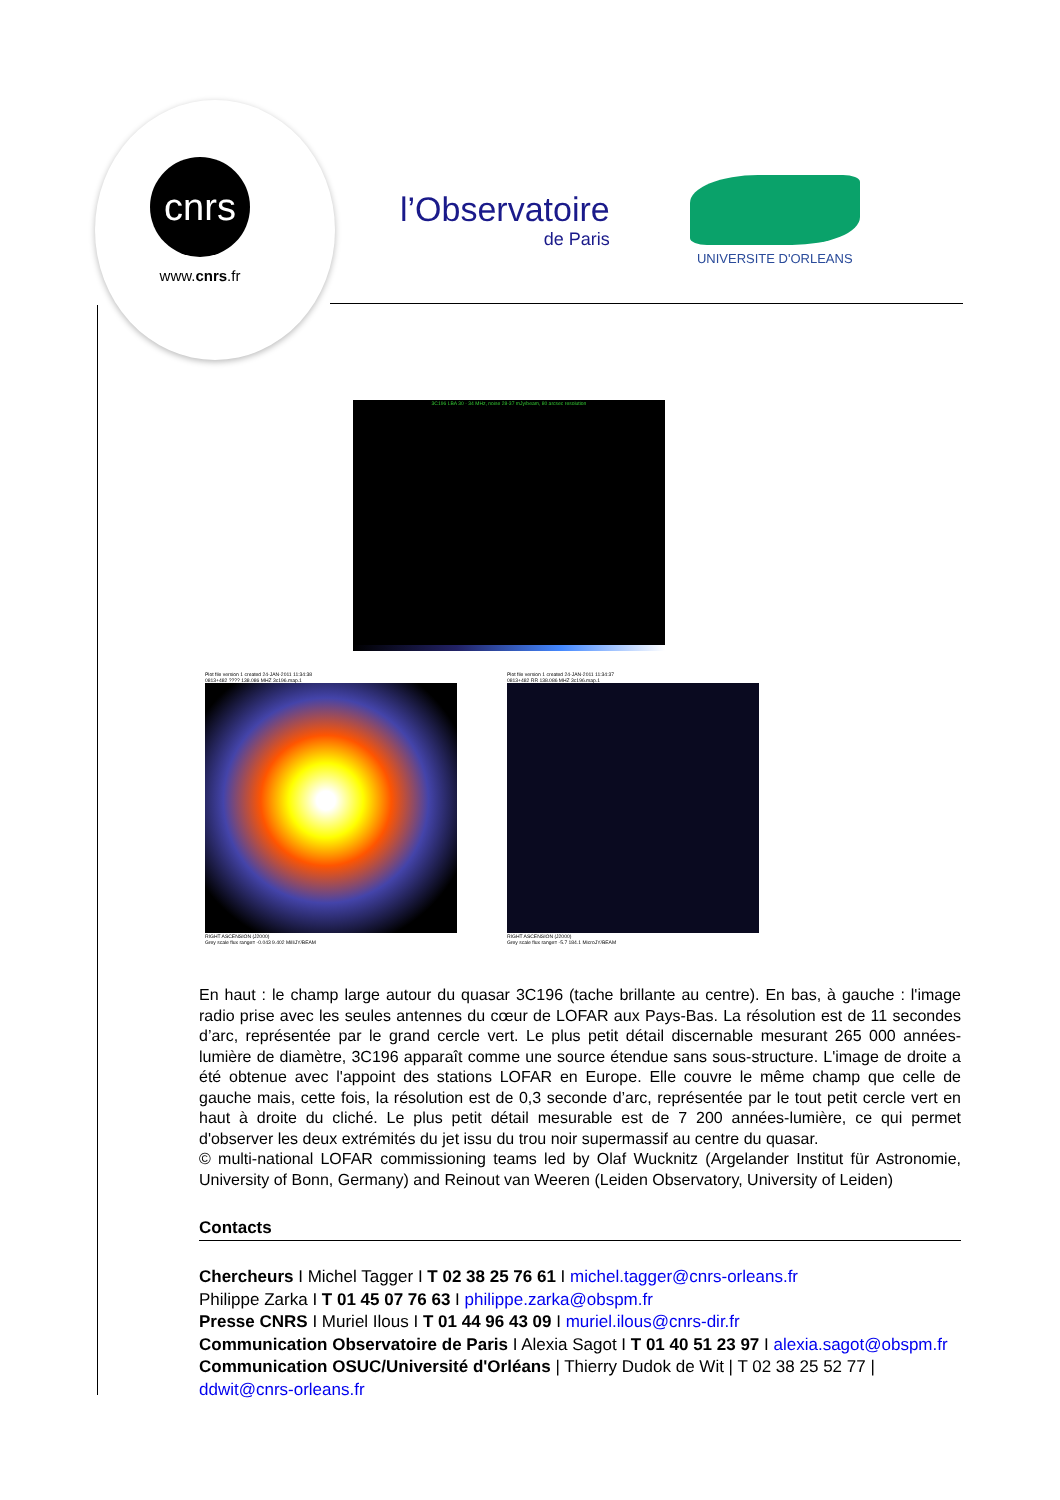cnrs
www.cnrs.fr
l’Observatoire
de Paris
UNIVERSITE D'ORLEANS
3C196 LBA 30 - 34 MHz, noise 28-37 mJy/beam, 80 arcsec resolution
Plot file version 1 created 24-JAN-2011 11:34:38
0813+482 ???? 138.086 MHZ 3c196.map.1
RIGHT ASCENSION (J2000)
Grey scale flux range= -0.043 9.402 MilliJY/BEAM
Plot file version 1 created 24-JAN-2011 11:34:37
0813+482 RR 138.086 MHZ 3c196.map.1
RIGHT ASCENSION (J2000)
Grey scale flux range= -5.7 184.1 MicroJY/BEAM
En haut : le champ large autour du quasar 3C196 (tache brillante au centre). En bas, à gauche : l'image radio prise avec les seules antennes du cœur de LOFAR aux Pays-Bas. La résolution est de 11 secondes d’arc, représentée par le grand cercle vert. Le plus petit détail discernable mesurant 265 000 années-lumière de diamètre, 3C196 apparaît comme une source étendue sans sous-structure. L'image de droite a été obtenue avec l'appoint des stations LOFAR en Europe. Elle couvre le même champ que celle de gauche mais, cette fois, la résolution est de 0,3 seconde d’arc, représentée par le tout petit cercle vert en haut à droite du cliché. Le plus petit détail mesurable est de 7 200 années-lumière, ce qui permet d'observer les deux extrémités du jet issu du trou noir supermassif au centre du quasar.
© multi-national LOFAR commissioning teams led by Olaf Wucknitz (Argelander Institut für Astronomie, University of Bonn, Germany) and Reinout van Weeren (Leiden Observatory, University of Leiden)
Contacts
Chercheurs I Michel Tagger I T 02 38 25 76 61 I michel.tagger@cnrs-orleans.fr
Philippe Zarka I T 01 45 07 76 63 I philippe.zarka@obspm.fr
Presse CNRS I Muriel Ilous I T 01 44 96 43 09 I muriel.ilous@cnrs-dir.fr
Communication Observatoire de Paris I Alexia Sagot I T 01 40 51 23 97 I alexia.sagot@obspm.fr
Communication OSUC/Université d'Orléans | Thierry Dudok de Wit | T 02 38 25 52 77 | ddwit@cnrs-orleans.fr